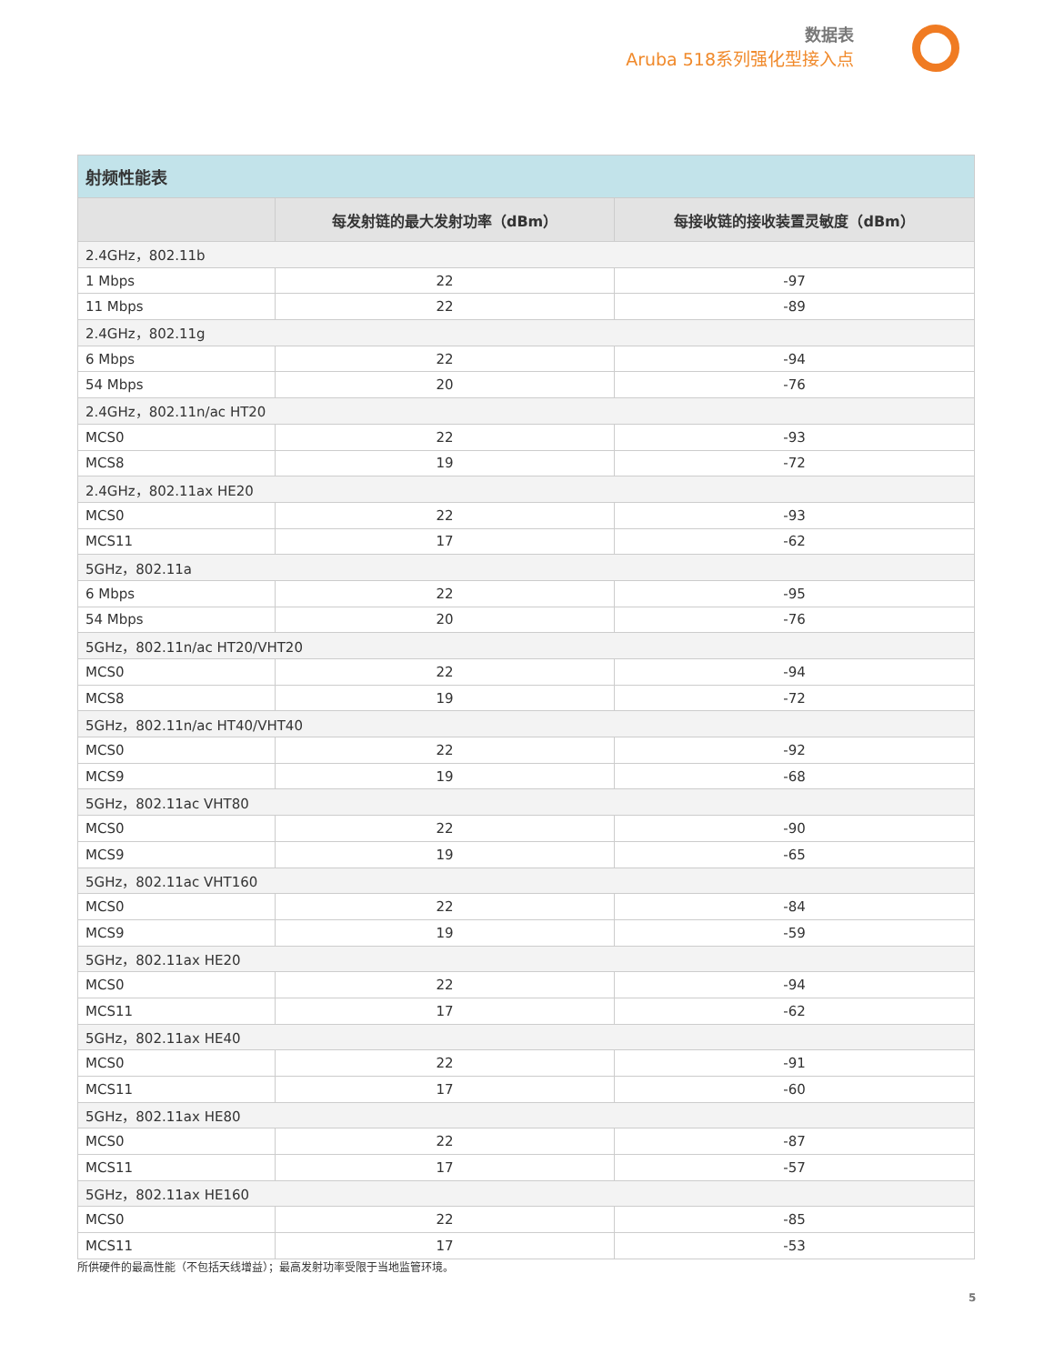数据表
Aruba 518系列强化型接入点
| 射频性能表 | | |
| --- | --- | --- |
| | 每发射链的最大发射功率（dBm） | 每接收链的接收装置灵敏度（dBm） |
| 2.4GHz，802.11b | | |
| 1 Mbps | 22 | -97 |
| 11 Mbps | 22 | -89 |
| 2.4GHz，802.11g | | |
| 6 Mbps | 22 | -94 |
| 54 Mbps | 20 | -76 |
| 2.4GHz，802.11n/ac HT20 | | |
| MCS0 | 22 | -93 |
| MCS8 | 19 | -72 |
| 2.4GHz，802.11ax HE20 | | |
| MCS0 | 22 | -93 |
| MCS11 | 17 | -62 |
| 5GHz，802.11a | | |
| 6 Mbps | 22 | -95 |
| 54 Mbps | 20 | -76 |
| 5GHz，802.11n/ac HT20/VHT20 | | |
| MCS0 | 22 | -94 |
| MCS8 | 19 | -72 |
| 5GHz，802.11n/ac HT40/VHT40 | | |
| MCS0 | 22 | -92 |
| MCS9 | 19 | -68 |
| 5GHz，802.11ac VHT80 | | |
| MCS0 | 22 | -90 |
| MCS9 | 19 | -65 |
| 5GHz，802.11ac VHT160 | | |
| MCS0 | 22 | -84 |
| MCS9 | 19 | -59 |
| 5GHz，802.11ax HE20 | | |
| MCS0 | 22 | -94 |
| MCS11 | 17 | -62 |
| 5GHz，802.11ax HE40 | | |
| MCS0 | 22 | -91 |
| MCS11 | 17 | -60 |
| 5GHz，802.11ax HE80 | | |
| MCS0 | 22 | -87 |
| MCS11 | 17 | -57 |
| 5GHz，802.11ax HE160 | | |
| MCS0 | 22 | -85 |
| MCS11 | 17 | -53 |
所供硬件的最高性能（不包括天线增益）；最高发射功率受限于当地监管环境。
5